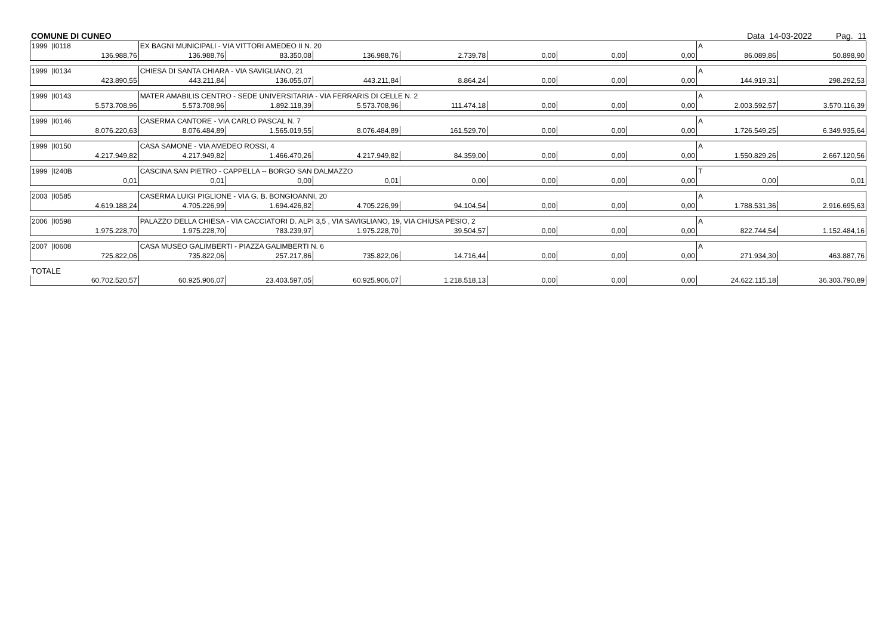COMUNE DI CUNEO Data 14-03-2022 Pag. 11
| 1999 /I0118 | EX BAGNI MUNICIPALI - VIA VITTORI AMEDEO II N. 20 | | | | | | | A | |
| 136.988,76 | 136.988,76 | 83.350,08 | 136.988,76 | 2.739,78 | 0,00 | 0,00 | 0,00 | 86.089,86 | 50.898,90 |
| 1999 /I0134 | CHIESA DI SANTA CHIARA - VIA SAVIGLIANO, 21 | | | | | | | A | |
| 423.890,55 | 443.211,84 | 136.055,07 | 443.211,84 | 8.864,24 | 0,00 | 0,00 | 0,00 | 144.919,31 | 298.292,53 |
| 1999 /I0143 | MATER AMABILIS CENTRO - SEDE UNIVERSITARIA - VIA FERRARIS DI CELLE N. 2 | | | | | | | A | |
| 5.573.708,96 | 5.573.708,96 | 1.892.118,39 | 5.573.708,96 | 111.474,18 | 0,00 | 0,00 | 0,00 | 2.003.592,57 | 3.570.116,39 |
| 1999 /I0146 | CASERMA CANTORE - VIA CARLO PASCAL N. 7 | | | | | | | A | |
| 8.076.220,63 | 8.076.484,89 | 1.565.019,55 | 8.076.484,89 | 161.529,70 | 0,00 | 0,00 | 0,00 | 1.726.549,25 | 6.349.935,64 |
| 1999 /I0150 | CASA SAMONE - VIA AMEDEO ROSSI, 4 | | | | | | | A | |
| 4.217.949,82 | 4.217.949,82 | 1.466.470,26 | 4.217.949,82 | 84.359,00 | 0,00 | 0,00 | 0,00 | 1.550.829,26 | 2.667.120,56 |
| 1999 /I240B | CASCINA SAN PIETRO - CAPPELLA -- BORGO SAN DALMAZZO | | | | | | | T | |
| 0,01 | 0,01 | 0,00 | 0,01 | 0,00 | 0,00 | 0,00 | 0,00 | 0,00 | 0,01 |
| 2003 /I0585 | CASERMA LUIGI PIGLIONE - VIA G. B. BONGIOANNI, 20 | | | | | | | A | |
| 4.619.188,24 | 4.705.226,99 | 1.694.426,82 | 4.705.226,99 | 94.104,54 | 0,00 | 0,00 | 0,00 | 1.788.531,36 | 2.916.695,63 |
| 2006 /I0598 | PALAZZO DELLA CHIESA - VIA CACCIATORI D. ALPI 3,5 , VIA SAVIGLIANO, 19, VIA CHIUSA PESIO, 2 | | | | | | | A | |
| 1.975.228,70 | 1.975.228,70 | 783.239,97 | 1.975.228,70 | 39.504,57 | 0,00 | 0,00 | 0,00 | 822.744,54 | 1.152.484,16 |
| 2007 /I0608 | CASA MUSEO GALIMBERTI - PIAZZA GALIMBERTI N. 6 | | | | | | | A | |
| 725.822,06 | 735.822,06 | 257.217,86 | 735.822,06 | 14.716,44 | 0,00 | 0,00 | 0,00 | 271.934,30 | 463.887,76 |
| TOTALE | | | | | | | | | |
| 60.702.520,57 | 60.925.906,07 | 23.403.597,05 | 60.925.906,07 | 1.218.518,13 | 0,00 | 0,00 | 0,00 | 24.622.115,18 | 36.303.790,89 |